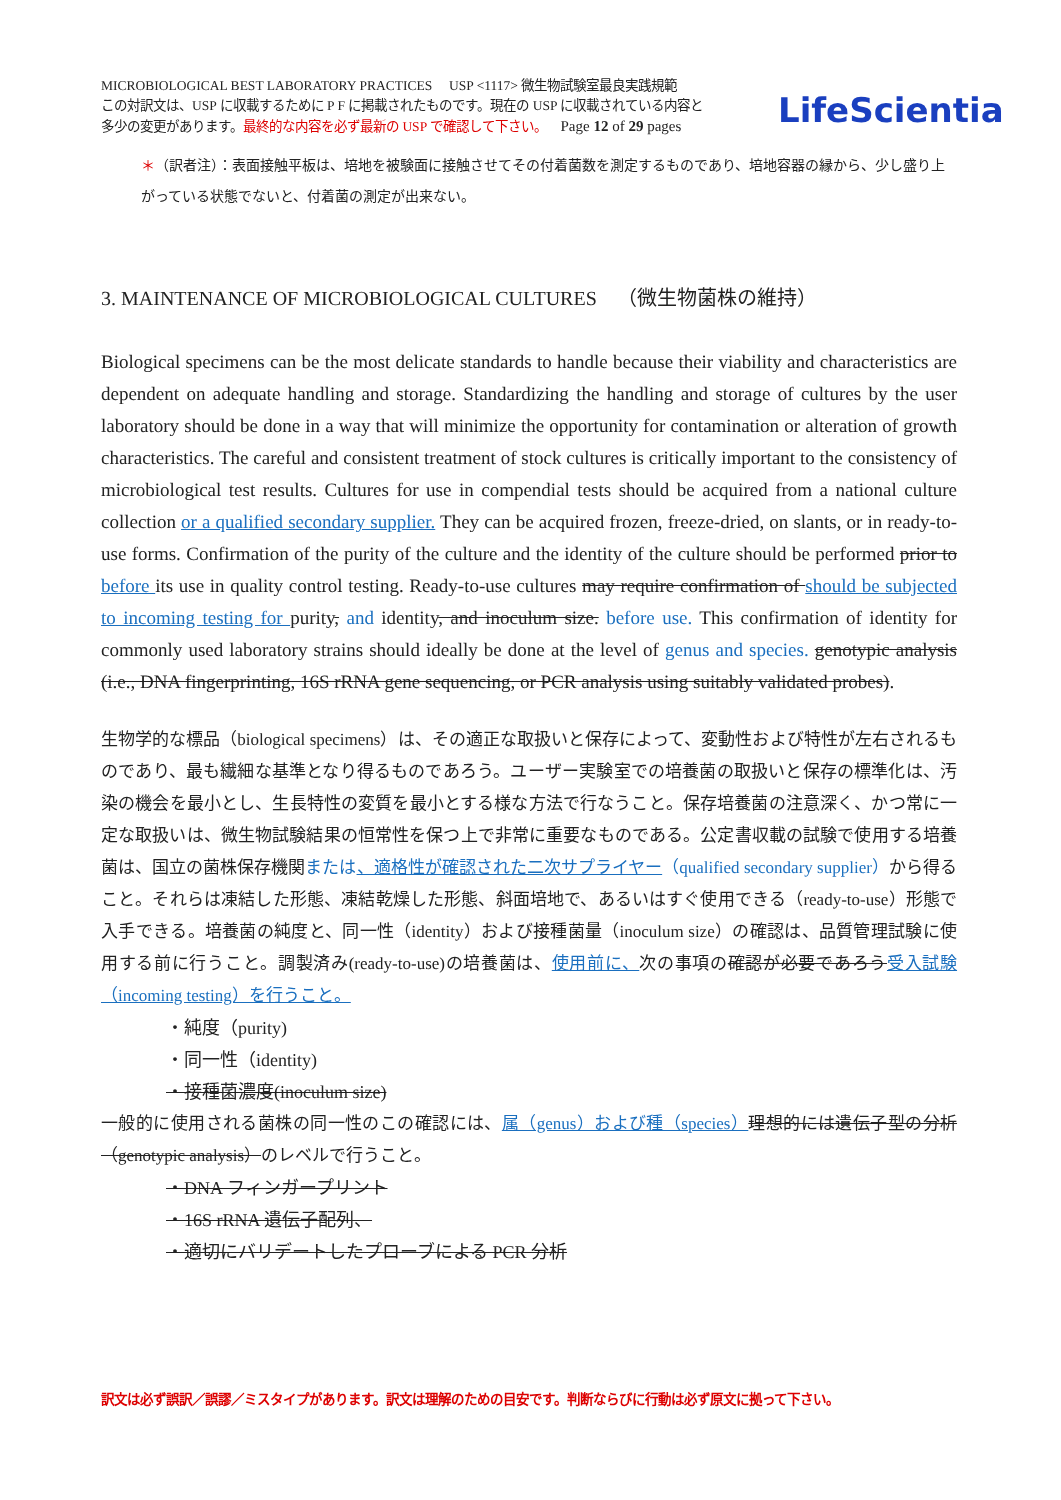MICROBIOLOGICAL BEST LABORATORY PRACTICES USP <1117> 微生物試験室最良実践規範
この対訳文は、USP に収載するために P F に掲載されたものです。現在の USP に収載されている内容と
多少の変更があります。最終的な内容を必ず最新の USP で確認して下さい。 Page 12 of 29 pages
LifeScientia
＊（訳者注）：表面接触平板は、培地を被験面に接触させてその付着菌数を測定するものであり、培地容器の縁から、少し盛り上がっている状態でないと、付着菌の測定が出来ない。
3. MAINTENANCE OF MICROBIOLOGICAL CULTURES （微生物菌株の維持）
Biological specimens can be the most delicate standards to handle because their viability and characteristics are dependent on adequate handling and storage. Standardizing the handling and storage of cultures by the user laboratory should be done in a way that will minimize the opportunity for contamination or alteration of growth characteristics. The careful and consistent treatment of stock cultures is critically important to the consistency of microbiological test results. Cultures for use in compendial tests should be acquired from a national culture collection or a qualified secondary supplier. They can be acquired frozen, freeze-dried, on slants, or in ready-to-use forms. Confirmation of the purity of the culture and the identity of the culture should be performed prior to before its use in quality control testing. Ready-to-use cultures may require confirmation of should be subjected to incoming testing for purity, and identity, and inoculum size. before use. This confirmation of identity for commonly used laboratory strains should ideally be done at the level of genus and species. genotypic analysis (i.e., DNA fingerprinting, 16S rRNA gene sequencing, or PCR analysis using suitably validated probes).
生物学的な標品（biological specimens）は、その適正な取扱いと保存によって、変動性および特性が左右されるものであり、最も繊細な基準となり得るものであろう。ユーザー実験室での培養菌の取扱いと保存の標準化は、汚染の機会を最小とし、生長特性の変質を最小とする様な方法で行なうこと。保存培養菌の注意深く、かつ常に一定な取扱いは、微生物試験結果の恒常性を保つ上で非常に重要なものである。公定書収載の試験で使用する培養菌は、国立の菌株保存機関または、適格性が確認された二次サプライヤー（qualified secondary supplier）から得ること。それらは凍結した形態、凍結乾燥した形態、斜面培地で、あるいはすぐ使用できる（ready-to-use）形態で入手できる。培養菌の純度と、同一性（identity）および接種菌量（inoculum size）の確認は、品質管理試験に使用する前に行うこと。調製済み(ready-to-use)の培養菌は、使用前に、次の事項の確認が必要であろう 受入試験（incoming testing）を行うこと。
・純度（purity)
・同一性（identity)
・接種菌濃度(inoculum size)
一般的に使用される菌株の同一性のこの確認には、属（genus）および種（species）理想的には遺伝子型の分析（genotypic analysis）のレベルで行うこと。
・DNA フィンガープリント
・16S rRNA 遺伝子配列、
・適切にバリデートしたプローブによる PCR 分析
訳文は必ず誤訳／誤謬／ミスタイプがあります。訳文は理解のための目安です。判断ならびに行動は必ず原文に拠って下さい。